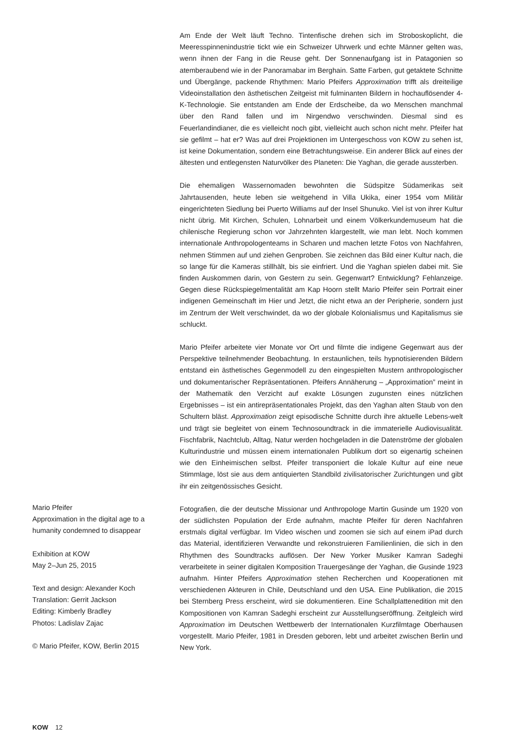Am Ende der Welt läuft Techno. Tintenfische drehen sich im Stroboskoplicht, die Meeresspinnenindustrie tickt wie ein Schweizer Uhrwerk und echte Männer gelten was, wenn ihnen der Fang in die Reuse geht. Der Sonnenaufgang ist in Patagonien so atemberaubend wie in der Panoramabar im Berghain. Satte Farben, gut getaktete Schnitte und Übergänge, packende Rhythmen: Mario Pfeifers Approximation trifft als dreiteilige Videoinstallation den ästhetischen Zeitgeist mit fulminanten Bildern in hochauflösender 4-K-Technologie. Sie entstanden am Ende der Erdscheibe, da wo Menschen manchmal über den Rand fallen und im Nirgendwo verschwinden. Diesmal sind es Feuerlandindianer, die es vielleicht noch gibt, vielleicht auch schon nicht mehr. Pfeifer hat sie gefilmt – hat er? Was auf drei Projektionen im Untergeschoss von KOW zu sehen ist, ist keine Dokumentation, sondern eine Betrachtungsweise. Ein anderer Blick auf eines der ältesten und entlegensten Naturvölker des Planeten: Die Yaghan, die gerade aussterben.
Die ehemaligen Wassernomaden bewohnten die Südspitze Südamerikas seit Jahrtausenden, heute leben sie weitgehend in Villa Ukika, einer 1954 vom Militär eingerichteten Siedlung bei Puerto Williams auf der Insel Shunuko. Viel ist von ihrer Kultur nicht übrig. Mit Kirchen, Schulen, Lohnarbeit und einem Völkerkundemuseum hat die chilenische Regierung schon vor Jahrzehnten klargestellt, wie man lebt. Noch kommen internationale Anthropologenteams in Scharen und machen letzte Fotos von Nachfahren, nehmen Stimmen auf und ziehen Genproben. Sie zeichnen das Bild einer Kultur nach, die so lange für die Kameras stillhält, bis sie einfriert. Und die Yaghan spielen dabei mit. Sie finden Auskommen darin, von Gestern zu sein. Gegenwart? Entwicklung? Fehlanzeige. Gegen diese Rückspiegelmentalität am Kap Hoorn stellt Mario Pfeifer sein Portrait einer indigenen Gemeinschaft im Hier und Jetzt, die nicht etwa an der Peripherie, sondern just im Zentrum der Welt verschwindet, da wo der globale Kolonialismus und Kapitalismus sie schluckt.
Mario Pfeifer arbeitete vier Monate vor Ort und filmte die indigene Gegenwart aus der Perspektive teilnehmender Beobachtung. In erstaunlichen, teils hypnotisierenden Bildern entstand ein ästhetisches Gegenmodell zu den eingespielten Mustern anthropologischer und dokumentarischer Repräsentationen. Pfeifers Annäherung – „Approximation” meint in der Mathematik den Verzicht auf exakte Lösungen zugunsten eines nützlichen Ergebnisses – ist ein antirepräsentationales Projekt, das den Yaghan alten Staub von den Schultern bläst. Approximation zeigt episodische Schnitte durch ihre aktuelle Lebens-welt und trägt sie begleitet von einem Technosoundtrack in die immaterielle Audiovisualität. Fischfabrik, Nachtclub, Alltag, Natur werden hochgeladen in die Datenströme der globalen Kulturindustrie und müssen einem internationalen Publikum dort so eigenartig scheinen wie den Einheimischen selbst. Pfeifer transponiert die lokale Kultur auf eine neue Stimmlage, löst sie aus dem antiquierten Standbild zivilisatorischer Zurichtungen und gibt ihr ein zeitgenössisches Gesicht.
Fotografien, die der deutsche Missionar und Anthropologe Martin Gusinde um 1920 von der südlichsten Population der Erde aufnahm, machte Pfeifer für deren Nachfahren erstmals digital verfügbar. Im Video wischen und zoomen sie sich auf einem iPad durch das Material, identifizieren Verwandte und rekonstruieren Familienlinien, die sich in den Rhythmen des Soundtracks auflösen. Der New Yorker Musiker Kamran Sadeghi verarbeitete in seiner digitalen Komposition Trauergesänge der Yaghan, die Gusinde 1923 aufnahm. Hinter Pfeifers Approximation stehen Recherchen und Kooperationen mit verschiedenen Akteuren in Chile, Deutschland und den USA. Eine Publikation, die 2015 bei Sternberg Press erscheint, wird sie dokumentieren. Eine Schallplattenedition mit den Kompositionen von Kamran Sadeghi erscheint zur Ausstellungseröffnung. Zeitgleich wird Approximation im Deutschen Wettbewerb der Internationalen Kurzfilmtage Oberhausen vorgestellt. Mario Pfeifer, 1981 in Dresden geboren, lebt und arbeitet zwischen Berlin und New York.
Mario Pfeifer
Approximation in the digital age to a humanity condemned to disappear
Exhibition at KOW
May 2–Jun 25, 2015
Text and design: Alexander Koch
Translation: Gerrit Jackson
Editing: Kimberly Bradley
Photos: Ladislav Zajac
© Mario Pfeifer, KOW, Berlin 2015
KOW 12